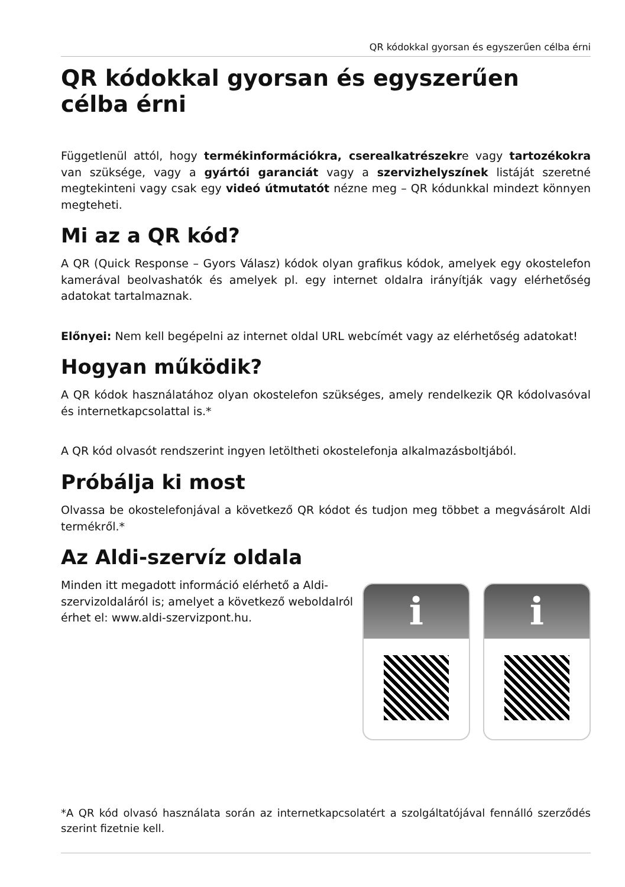QR kódokkal gyorsan és egyszerűen célba érni
QR kódokkal gyorsan és egyszerűen célba érni
Függetlenül attól, hogy termékinformációkra, cserealkatrészekre vagy tartozékokra van szüksége, vagy a gyártói garanciát vagy a szervizhelyszínek listáját szeretné megtekinteni vagy csak egy videó útmutatót nézne meg – QR kódunkkal mindezt könnyen megteheti.
Mi az a QR kód?
A QR (Quick Response – Gyors Válasz) kódok olyan grafikus kódok, amelyek egy okostelefon kamerával beolvashatók és amelyek pl. egy internet oldalra irányítják vagy elérhetőség adatokat tartalmaznak.
Előnyei: Nem kell begépelni az internet oldal URL webcímét vagy az elérhetőség adatokat!
Hogyan működik?
A QR kódok használatához olyan okostelefon szükséges, amely rendelkezik QR kódolvasóval és internetkapcsolattal is.*
A QR kód olvasót rendszerint ingyen letöltheti okostelefonja alkalmazásboltjából.
Próbálja ki most
Olvassa be okostelefonjával a következő QR kódot és tudjon meg többet a megvásárolt Aldi termékről.*
Az Aldi-szervíz oldala
Minden itt megadott információ elérhető a Aldi-szervizoldaláról is; amelyet a következő weboldalról érhet el: www.aldi-szervizpont.hu.
i i
*A QR kód olvasó használata során az internetkapcsolatért a szolgáltatójával fennálló szerződés szerint fizetnie kell.